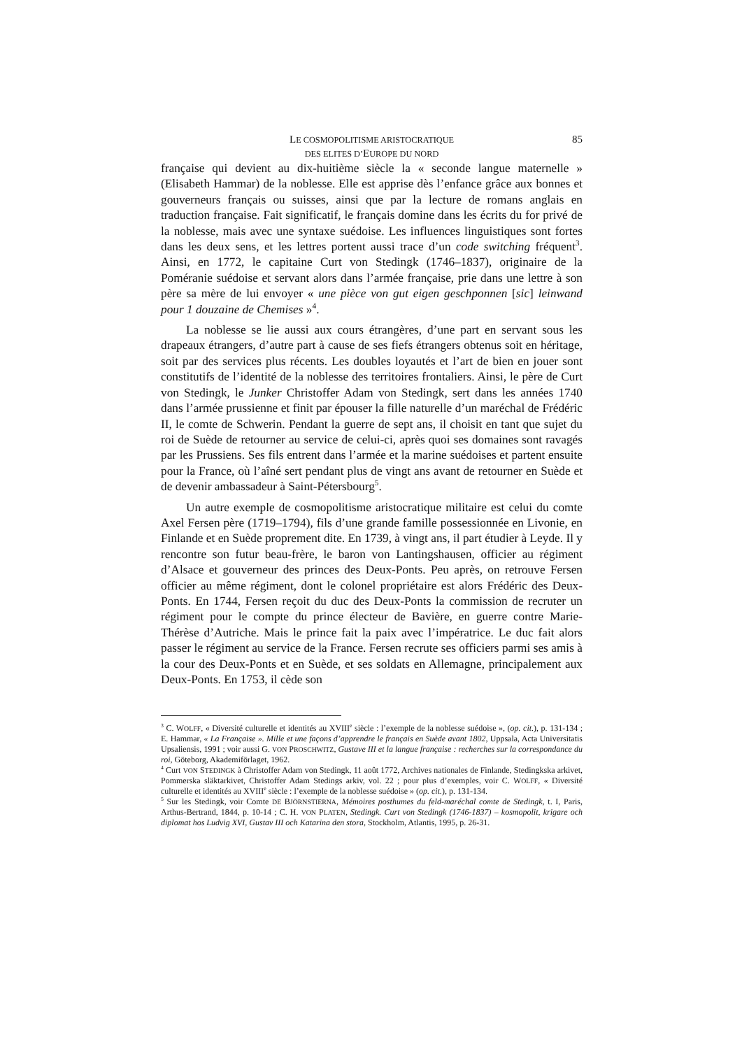LE COSMOPOLITISME ARISTOCRATIQUE
DES ELITES D’EUROPE DU NORD
85
française qui devient au dix-huitième siècle la « seconde langue maternelle » (Elisabeth Hammar) de la noblesse. Elle est apprise dès l’enfance grâce aux bonnes et gouverneurs français ou suisses, ainsi que par la lecture de romans anglais en traduction française. Fait significatif, le français domine dans les écrits du for privé de la noblesse, mais avec une syntaxe suédoise. Les influences linguistiques sont fortes dans les deux sens, et les lettres portent aussi trace d’un code switching fréquent<sup>3</sup>. Ainsi, en 1772, le capitaine Curt von Stedingk (1746–1837), originaire de la Poméranie suédoise et servant alors dans l’armée française, prie dans une lettre à son père sa mère de lui envoyer « une pièce von gut eigen geschponnen [sic] leinwand pour 1 douzaine de Chemises »<sup>4</sup>.
La noblesse se lie aussi aux cours étrangères, d’une part en servant sous les drapeaux étrangers, d’autre part à cause de ses fiefs étrangers obtenus soit en héritage, soit par des services plus récents. Les doubles loyautés et l’art de bien en jouer sont constitutifs de l’identité de la noblesse des territoires frontaliers. Ainsi, le père de Curt von Stedingk, le Junker Christoffer Adam von Stedingk, sert dans les années 1740 dans l’armée prussienne et finit par épouser la fille naturelle d’un maréchal de Frédéric II, le comte de Schwerin. Pendant la guerre de sept ans, il choisit en tant que sujet du roi de Suède de retourner au service de celui-ci, après quoi ses domaines sont ravagés par les Prussiens. Ses fils entrent dans l’armée et la marine suédoises et partent ensuite pour la France, où l’aîné sert pendant plus de vingt ans avant de retourner en Suède et de devenir ambassadeur à Saint-Pétersbourg<sup>5</sup>.
Un autre exemple de cosmopolitisme aristocratique militaire est celui du comte Axel Fersen père (1719–1794), fils d’une grande famille possessionnée en Livonie, en Finlande et en Suède proprement dite. En 1739, à vingt ans, il part étudier à Leyde. Il y rencontre son futur beau-frère, le baron von Lantingshausen, officier au régiment d’Alsace et gouverneur des princes des Deux-Ponts. Peu après, on retrouve Fersen officier au même régiment, dont le colonel propriétaire est alors Frédéric des Deux-Ponts. En 1744, Fersen reçoit du duc des Deux-Ponts la commission de recruter un régiment pour le compte du prince électeur de Bavière, en guerre contre Marie-Thérèse d’Autriche. Mais le prince fait la paix avec l’impératrice. Le duc fait alors passer le régiment au service de la France. Fersen recrute ses officiers parmi ses amis à la cour des Deux-Ponts et en Suède, et ses soldats en Allemagne, principalement aux Deux-Ponts. En 1753, il cède son
<sup>3</sup> C. WOLFF, « Diversité culturelle et identités au XVIII<sup>e</sup> siècle : l’exemple de la noblesse suédoise », (op. cit.), p. 131-134 ; E. Hammar, « La Française ». Mille et une façons d’apprendre le français en Suède avant 1802, Uppsala, Acta Universitatis Upsaliensis, 1991 ; voir aussi G. VON PROSCHWITZ, Gustave III et la langue française : recherches sur la correspondance du roi, Göteborg, Akademiförlaget, 1962.
<sup>4</sup> Curt VON STEDINGK à Christoffer Adam von Stedingk, 11 août 1772, Archives nationales de Finlande, Stedingkska arkivet, Pommerska släktarkivet, Christoffer Adam Stedings arkiv, vol. 22 ; pour plus d’exemples, voir C. WOLFF, « Diversité culturelle et identités au XVIII<sup>e</sup> siècle : l’exemple de la noblesse suédoise » (op. cit.), p. 131-134.
<sup>5</sup> Sur les Stedingk, voir Comte DE BJÖRNSTIERNA, Mémoires posthumes du feld-maréchal comte de Stedingk, t. I, Paris, Arthus-Bertrand, 1844, p. 10-14 ; C. H. VON PLATEN, Stedingk. Curt von Stedingk (1746-1837) – kosmopolit, krigare och diplomat hos Ludvig XVI, Gustav III och Katarina den stora, Stockholm, Atlantis, 1995, p. 26-31.